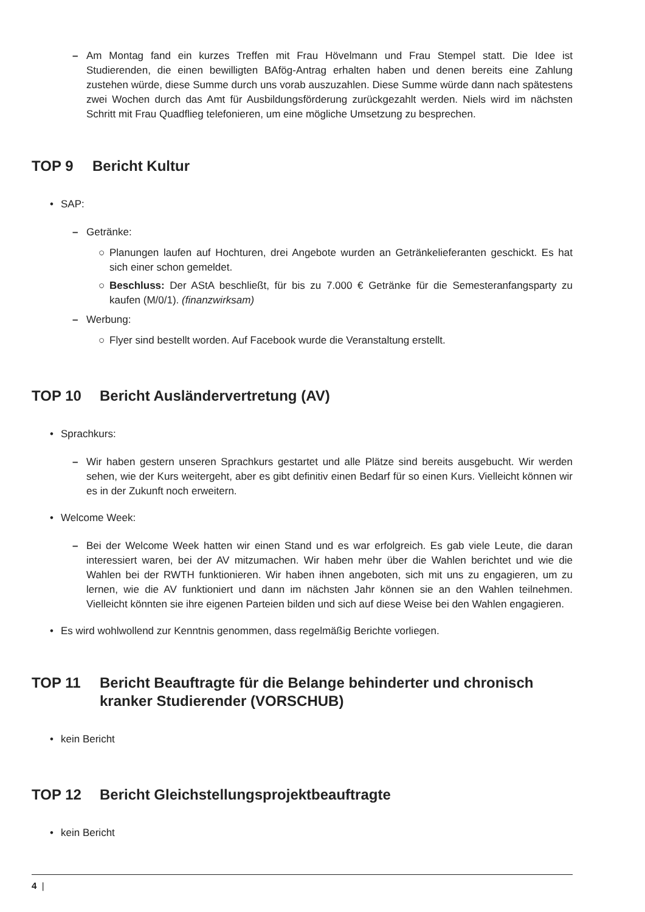– Am Montag fand ein kurzes Treffen mit Frau Hövelmann und Frau Stempel statt. Die Idee ist Studierenden, die einen bewilligten BAfög-Antrag erhalten haben und denen bereits eine Zahlung zustehen würde, diese Summe durch uns vorab auszuzahlen. Diese Summe würde dann nach spätestens zwei Wochen durch das Amt für Ausbildungsförderung zurückgezahlt werden. Niels wird im nächsten Schritt mit Frau Quadflieg telefonieren, um eine mögliche Umsetzung zu besprechen.
TOP 9 Bericht Kultur
• SAP:
– Getränke:
○ Planungen laufen auf Hochturen, drei Angebote wurden an Getränkelieferanten geschickt. Es hat sich einer schon gemeldet.
○ Beschluss: Der AStA beschließt, für bis zu 7.000 € Getränke für die Semesteranfangsparty zu kaufen (M/0/1). (finanzwirksam)
– Werbung:
○ Flyer sind bestellt worden. Auf Facebook wurde die Veranstaltung erstellt.
TOP 10 Bericht Ausländervertretung (AV)
• Sprachkurs:
– Wir haben gestern unseren Sprachkurs gestartet und alle Plätze sind bereits ausgebucht. Wir werden sehen, wie der Kurs weitergeht, aber es gibt definitiv einen Bedarf für so einen Kurs. Vielleicht können wir es in der Zukunft noch erweitern.
• Welcome Week:
– Bei der Welcome Week hatten wir einen Stand und es war erfolgreich. Es gab viele Leute, die daran interessiert waren, bei der AV mitzumachen. Wir haben mehr über die Wahlen berichtet und wie die Wahlen bei der RWTH funktionieren. Wir haben ihnen angeboten, sich mit uns zu engagieren, um zu lernen, wie die AV funktioniert und dann im nächsten Jahr können sie an den Wahlen teilnehmen. Vielleicht könnten sie ihre eigenen Parteien bilden und sich auf diese Weise bei den Wahlen engagieren.
• Es wird wohlwollend zur Kenntnis genommen, dass regelmäßig Berichte vorliegen.
TOP 11 Bericht Beauftragte für die Belange behinderter und chronisch kranker Studierender (VORSCHUB)
• kein Bericht
TOP 12 Bericht Gleichstellungsprojektbeauftragte
• kein Bericht
4 |